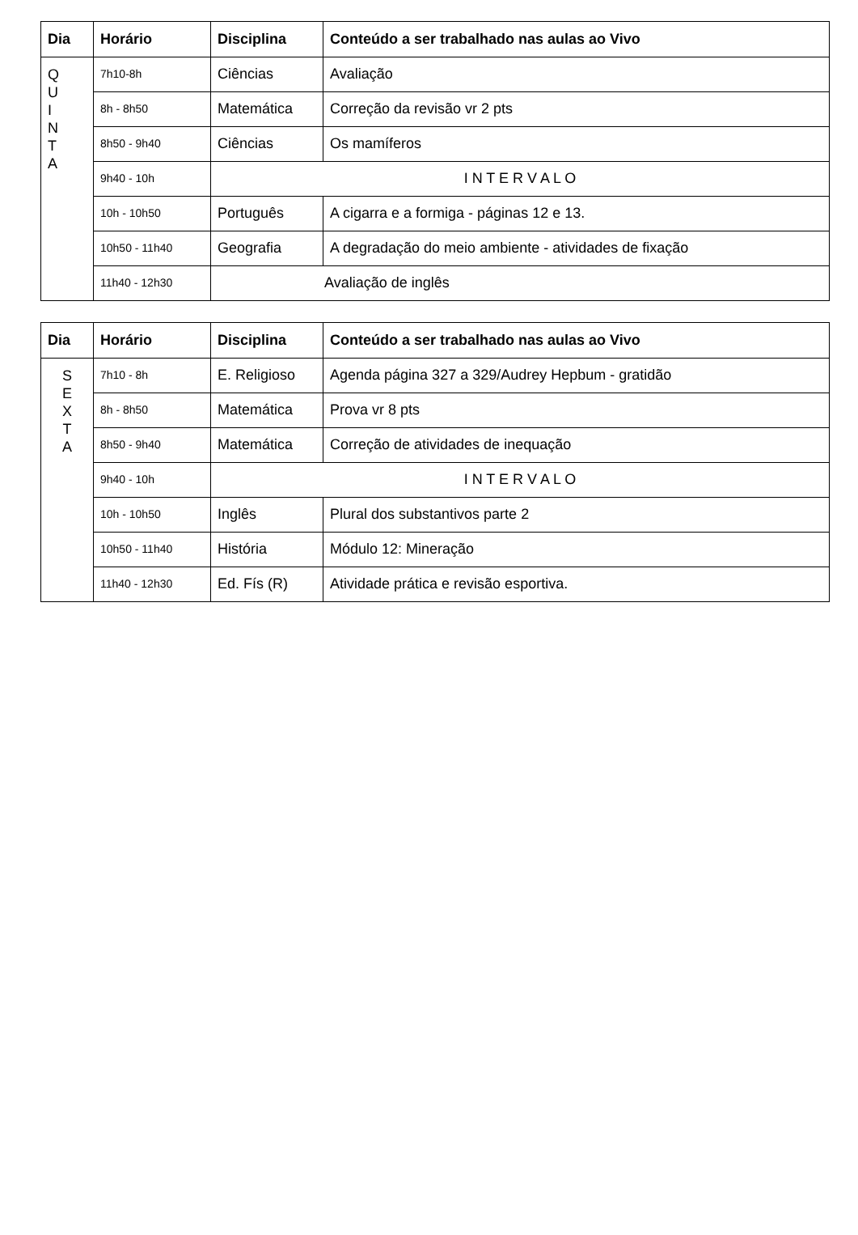| Dia | Horário | Disciplina | Conteúdo a ser trabalhado nas aulas ao Vivo |
| --- | --- | --- | --- |
| Q U I N T A | 7h10-8h | Ciências | Avaliação |
| | 8h - 8h50 | Matemática | Correção da revisão vr 2 pts |
| | 8h50 - 9h40 | Ciências | Os mamíferos |
| | 9h40 - 10h | I N T E R V A L O | |
| | 10h - 10h50 | Português | A cigarra e a formiga - páginas 12 e 13. |
| | 10h50 - 11h40 | Geografia | A degradação do meio ambiente - atividades de fixação |
| | 11h40 - 12h30 | Avaliação de inglês | |
| Dia | Horário | Disciplina | Conteúdo a ser trabalhado nas aulas ao Vivo |
| --- | --- | --- | --- |
| S E X T A | 7h10 - 8h | E. Religioso | Agenda página 327 a 329/Audrey Hepbum - gratidão |
| | 8h - 8h50 | Matemática | Prova vr 8 pts |
| | 8h50 - 9h40 | Matemática | Correção de atividades de inequação |
| | 9h40 - 10h | I N T E R V A L O | |
| | 10h - 10h50 | Inglês | Plural dos substantivos parte 2 |
| | 10h50 - 11h40 | História | Módulo 12: Mineração |
| | 11h40 - 12h30 | Ed. Fís (R) | Atividade prática e revisão esportiva. |